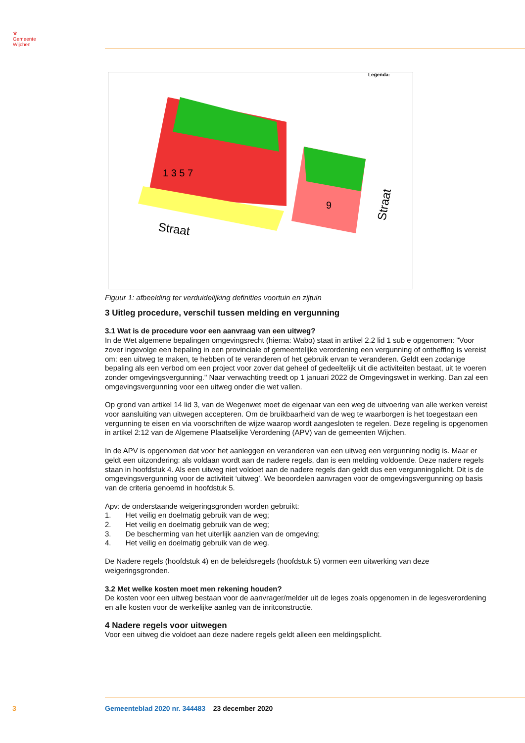♛
Gemeente
Wijchen
Legenda:
Straat
Straat
1 3 5 7
9
Figuur 1: afbeelding ter verduidelijking definities voortuin en zijtuin
3 Uitleg procedure, verschil tussen melding en vergunning
3.1 Wat is de procedure voor een aanvraag van een uitweg?
In de Wet algemene bepalingen omgevingsrecht (hierna: Wabo) staat in artikel 2.2 lid 1 sub e opgenomen: "Voor zover ingevolge een bepaling in een provinciale of gemeentelijke verordening een vergunning of ontheffing is vereist om: een uitweg te maken, te hebben of te veranderen of het gebruik ervan te veranderen. Geldt een zodanige bepaling als een verbod om een project voor zover dat geheel of gedeeltelijk uit die activiteiten bestaat, uit te voeren zonder omgevingsvergunning." Naar verwachting treedt op 1 januari 2022 de Omgevingswet in werking. Dan zal een omgevingsvergunning voor een uitweg onder die wet vallen.
Op grond van artikel 14 lid 3, van de Wegenwet moet de eigenaar van een weg de uitvoering van alle werken vereist voor aansluiting van uitwegen accepteren. Om de bruikbaarheid van de weg te waarborgen is het toegestaan een vergunning te eisen en via voorschriften de wijze waarop wordt aangesloten te regelen. Deze regeling is opgenomen in artikel 2:12 van de Algemene Plaatselijke Verordening (APV) van de gemeenten Wijchen.
In de APV is opgenomen dat voor het aanleggen en veranderen van een uitweg een vergunning nodig is. Maar er geldt een uitzondering: als voldaan wordt aan de nadere regels, dan is een melding voldoende. Deze nadere regels staan in hoofdstuk 4. Als een uitweg niet voldoet aan de nadere regels dan geldt dus een vergunningplicht. Dit is de omgevingsvergunning voor de activiteit ‘uitweg’. We beoordelen aanvragen voor de omgevingsvergunning op basis van de criteria genoemd in hoofdstuk 5.
Apv: de onderstaande weigeringsgronden worden gebruikt:
1. Het veilig en doelmatig gebruik van de weg;
2. Het veilig en doelmatig gebruik van de weg;
3. De bescherming van het uiterlijk aanzien van de omgeving;
4. Het veilig en doelmatig gebruik van de weg.
De Nadere regels (hoofdstuk 4) en de beleidsregels (hoofdstuk 5) vormen een uitwerking van deze weigeringsgronden.
3.2 Met welke kosten moet men rekening houden?
De kosten voor een uitweg bestaan voor de aanvrager/melder uit de leges zoals opgenomen in de legesverordening en alle kosten voor de werkelijke aanleg van de inritconstructie.
4 Nadere regels voor uitwegen
Voor een uitweg die voldoet aan deze nadere regels geldt alleen een meldingsplicht.
3
Gemeenteblad 2020 nr. 344483 23 december 2020